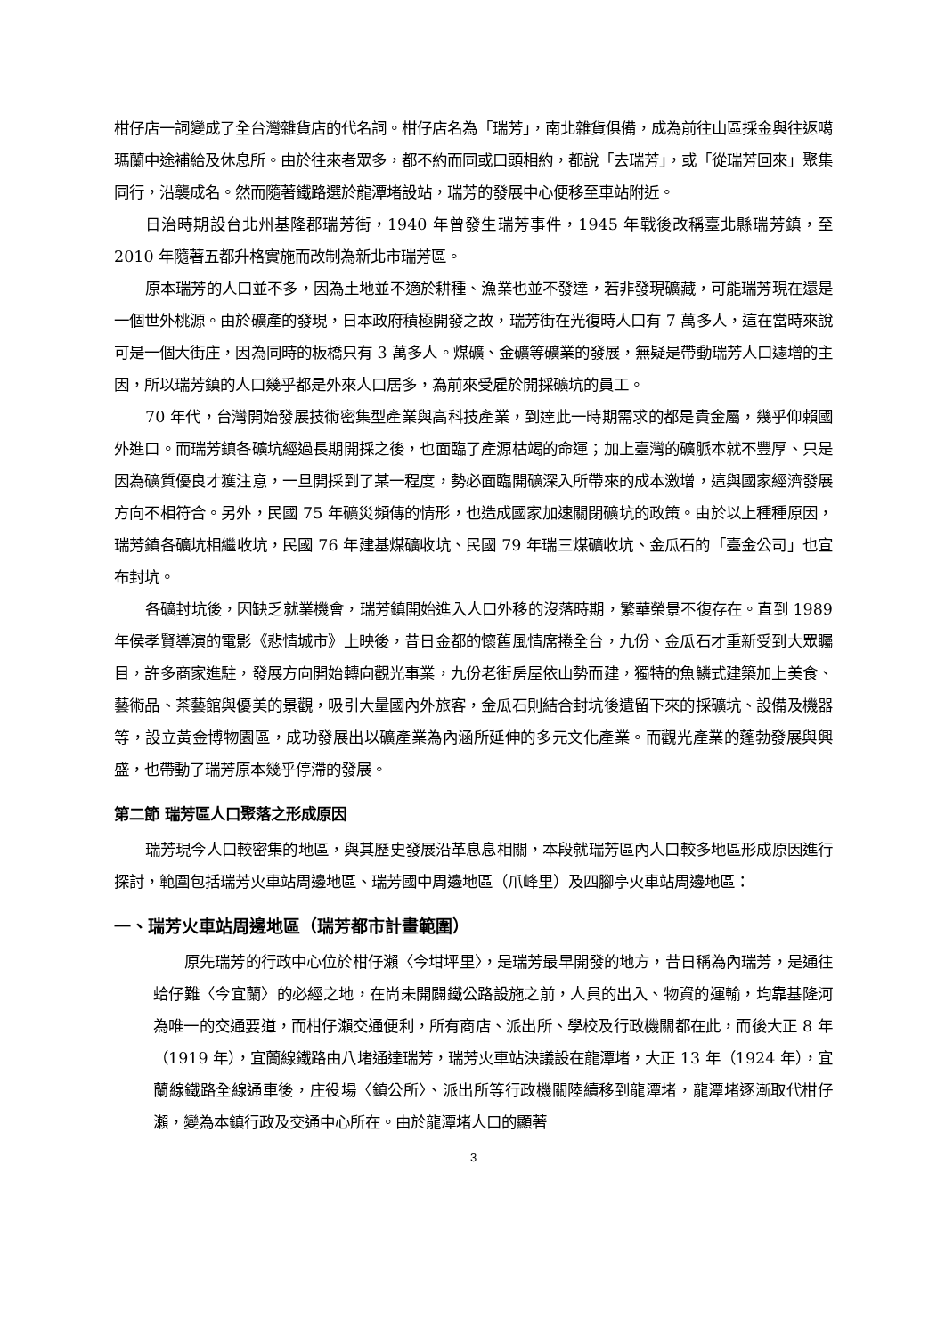柑仔店一詞變成了全台灣雜貨店的代名詞。柑仔店名為「瑞芳」，南北雜貨俱備，成為前往山區採金與往返噶瑪蘭中途補給及休息所。由於往來者眾多，都不約而同或口頭相約，都說「去瑞芳」，或「從瑞芳回來」聚集同行，沿襲成名。然而隨著鐵路選於龍潭堵設站，瑞芳的發展中心便移至車站附近。
日治時期設台北州基隆郡瑞芳街，1940 年曾發生瑞芳事件，1945 年戰後改稱臺北縣瑞芳鎮，至 2010 年隨著五都升格實施而改制為新北市瑞芳區。
原本瑞芳的人口並不多，因為土地並不適於耕種、漁業也並不發達，若非發現礦藏，可能瑞芳現在還是一個世外桃源。由於礦產的發現，日本政府積極開發之故，瑞芳街在光復時人口有 7 萬多人，這在當時來說可是一個大街庄，因為同時的板橋只有 3 萬多人。煤礦、金礦等礦業的發展，無疑是帶動瑞芳人口遽增的主因，所以瑞芳鎮的人口幾乎都是外來人口居多，為前來受雇於開採礦坑的員工。
70 年代，台灣開始發展技術密集型產業與高科技產業，到達此一時期需求的都是貴金屬，幾乎仰賴國外進口。而瑞芳鎮各礦坑經過長期開採之後，也面臨了產源枯竭的命運；加上臺灣的礦脈本就不豐厚、只是因為礦質優良才獲注意，一旦開採到了某一程度，勢必面臨開礦深入所帶來的成本激增，這與國家經濟發展方向不相符合。另外，民國 75 年礦災頻傳的情形，也造成國家加速關閉礦坑的政策。由於以上種種原因，瑞芳鎮各礦坑相繼收坑，民國 76 年建基煤礦收坑、民國 79 年瑞三煤礦收坑、金瓜石的「臺金公司」也宣布封坑。
各礦封坑後，因缺乏就業機會，瑞芳鎮開始進入人口外移的沒落時期，繁華榮景不復存在。直到 1989 年侯孝賢導演的電影《悲情城市》上映後，昔日金都的懷舊風情席捲全台，九份、金瓜石才重新受到大眾矚目，許多商家進駐，發展方向開始轉向觀光事業，九份老街房屋依山勢而建，獨特的魚鱗式建築加上美食、藝術品、茶藝館與優美的景觀，吸引大量國內外旅客，金瓜石則結合封坑後遺留下來的採礦坑、設備及機器等，設立黃金博物園區，成功發展出以礦產業為內涵所延伸的多元文化產業。而觀光產業的蓬勃發展與興盛，也帶動了瑞芳原本幾乎停滯的發展。
第二節 瑞芳區人口聚落之形成原因
瑞芳現今人口較密集的地區，與其歷史發展沿革息息相關，本段就瑞芳區內人口較多地區形成原因進行探討，範圍包括瑞芳火車站周邊地區、瑞芳國中周邊地區（爪峰里）及四腳亭火車站周邊地區：
一、瑞芳火車站周邊地區（瑞芳都市計畫範圍）
原先瑞芳的行政中心位於柑仔瀨〈今坩坪里〉，是瑞芳最早開發的地方，昔日稱為內瑞芳，是通往蛤仔難〈今宜蘭〉的必經之地，在尚未開闢鐵公路設施之前，人員的出入、物資的運輸，均靠基隆河為唯一的交通要道，而柑仔瀨交通便利，所有商店、派出所、學校及行政機關都在此，而後大正 8 年（1919 年），宜蘭線鐵路由八堵通達瑞芳，瑞芳火車站決議設在龍潭堵，大正 13 年（1924 年），宜蘭線鐵路全線通車後，庄役場〈鎮公所〉、派出所等行政機關陸續移到龍潭堵，龍潭堵逐漸取代柑仔瀨，變為本鎮行政及交通中心所在。由於龍潭堵人口的顯著
3